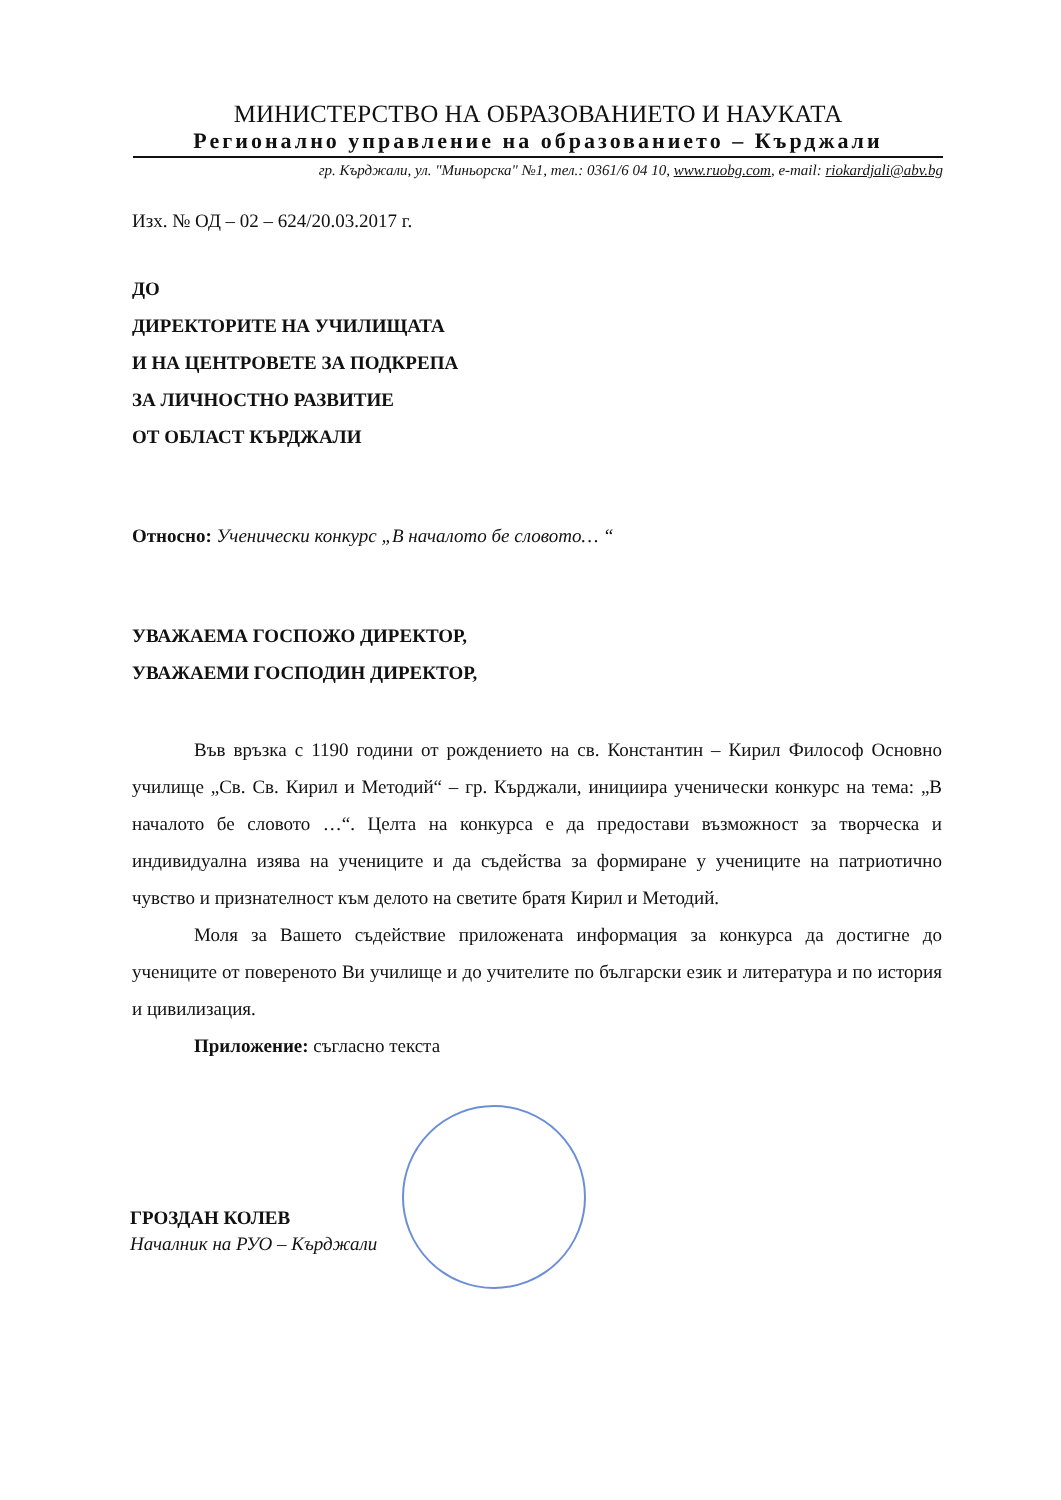МИНИСТЕРСТВО НА ОБРАЗОВАНИЕТО И НАУКАТА
Регионално управление на образованието – Кърджали
гр. Кърджали, ул. "Миньорска" №1, тел.: 0361/6 04 10, www.ruobg.com, e-mail: riokardjali@abv.bg
Изх. № ОД – 02 – 624/20.03.2017 г.
ДО
ДИРЕКТОРИТЕ НА УЧИЛИЩАТА
И НА ЦЕНТРОВЕТЕ ЗА ПОДКРЕПА
ЗА ЛИЧНОСТНО РАЗВИТИЕ
ОТ ОБЛАСТ КЪРДЖАЛИ
Относно: Ученически конкурс „В началото бе словото… “
УВАЖАЕМА ГОСПОЖО ДИРЕКТОР,
УВАЖАЕМИ ГОСПОДИН ДИРЕКТОР,
Във връзка с 1190 години от рождението на св. Константин – Кирил Философ Основно училище „Св. Св. Кирил и Методий“ – гр. Кърджали, инициира ученически конкурс на тема: „В началото бе словото …“. Целта на конкурса е да предостави възможност за творческа и индивидуална изява на учениците и да съдейства за формиране у учениците на патриотично чувство и признателност към делото на светите братя Кирил и Методий.
Моля за Вашето съдействие приложената информация за конкурса да достигне до учениците от повереното Ви училище и до учителите по български език и литература и по история и цивилизация.
Приложение: съгласно текста
ГРОЗДАН КОЛЕВ
Началник на РУО – Кърджали